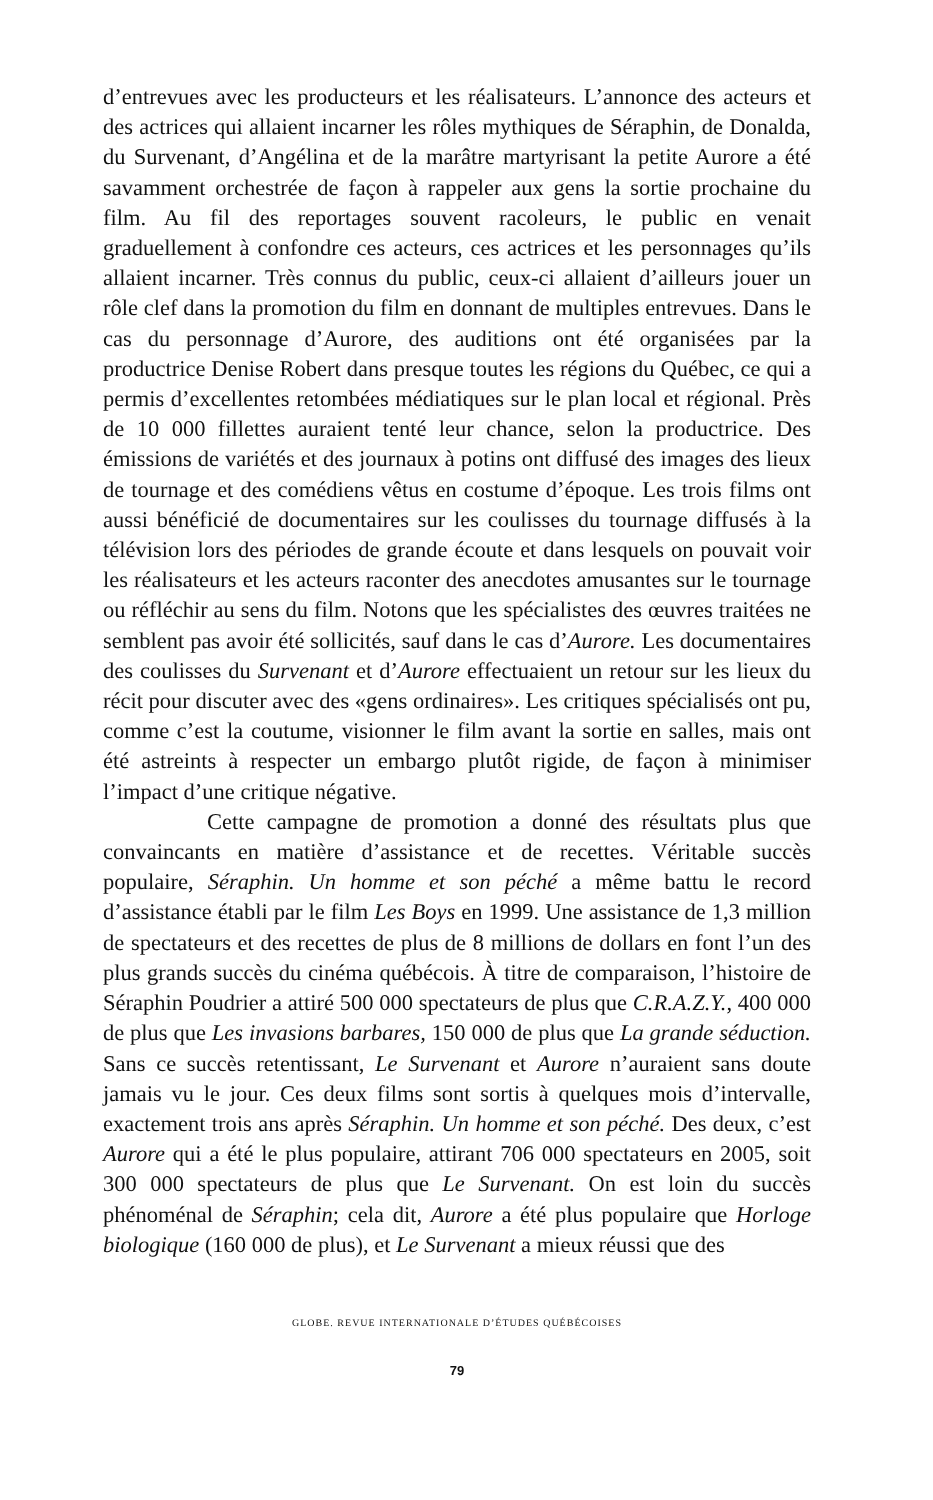d’entrevues avec les producteurs et les réalisateurs. L’annonce des acteurs et des actrices qui allaient incarner les rôles mythiques de Séraphin, de Donalda, du Survenant, d’Angélina et de la marâtre martyrisant la petite Aurore a été savamment orchestrée de façon à rappeler aux gens la sortie prochaine du film. Au fil des reportages souvent racoleurs, le public en venait graduellement à confondre ces acteurs, ces actrices et les personnages qu’ils allaient incarner. Très connus du public, ceux-ci allaient d’ailleurs jouer un rôle clef dans la promotion du film en donnant de multiples entrevues. Dans le cas du personnage d’Aurore, des auditions ont été organisées par la productrice Denise Robert dans presque toutes les régions du Québec, ce qui a permis d’excellentes retombées médiatiques sur le plan local et régional. Près de 10 000 fillettes auraient tenté leur chance, selon la productrice. Des émissions de variétés et des journaux à potins ont diffusé des images des lieux de tournage et des comédiens vêtus en costume d’époque. Les trois films ont aussi bénéficié de documentaires sur les coulisses du tournage diffusés à la télévision lors des périodes de grande écoute et dans lesquels on pouvait voir les réalisateurs et les acteurs raconter des anecdotes amusantes sur le tournage ou réfléchir au sens du film. Notons que les spécialistes des œuvres traitées ne semblent pas avoir été sollicités, sauf dans le cas d’Aurore. Les documentaires des coulisses du Survenant et d’Aurore effectuaient un retour sur les lieux du récit pour discuter avec des «gens ordinaires». Les critiques spécialisés ont pu, comme c’est la coutume, visionner le film avant la sortie en salles, mais ont été astreints à respecter un embargo plutôt rigide, de façon à minimiser l’impact d’une critique négative.
Cette campagne de promotion a donné des résultats plus que convaincants en matière d’assistance et de recettes. Véritable succès populaire, Séraphin. Un homme et son péché a même battu le record d’assistance établi par le film Les Boys en 1999. Une assistance de 1,3 million de spectateurs et des recettes de plus de 8 millions de dollars en font l’un des plus grands succès du cinéma québécois. À titre de comparaison, l’histoire de Séraphin Poudrier a attiré 500 000 spectateurs de plus que C.R.A.Z.Y., 400 000 de plus que Les invasions barbares, 150 000 de plus que La grande séduction. Sans ce succès retentissant, Le Survenant et Aurore n’auraient sans doute jamais vu le jour. Ces deux films sont sortis à quelques mois d’intervalle, exactement trois ans après Séraphin. Un homme et son péché. Des deux, c’est Aurore qui a été le plus populaire, attirant 706 000 spectateurs en 2005, soit 300 000 spectateurs de plus que Le Survenant. On est loin du succès phénoménal de Séraphin; cela dit, Aurore a été plus populaire que Horloge biologique (160 000 de plus), et Le Survenant a mieux réussi que des
GLOBE. REVUE INTERNATIONALE D’ÉTUDES QUÉBÉCOISES
79